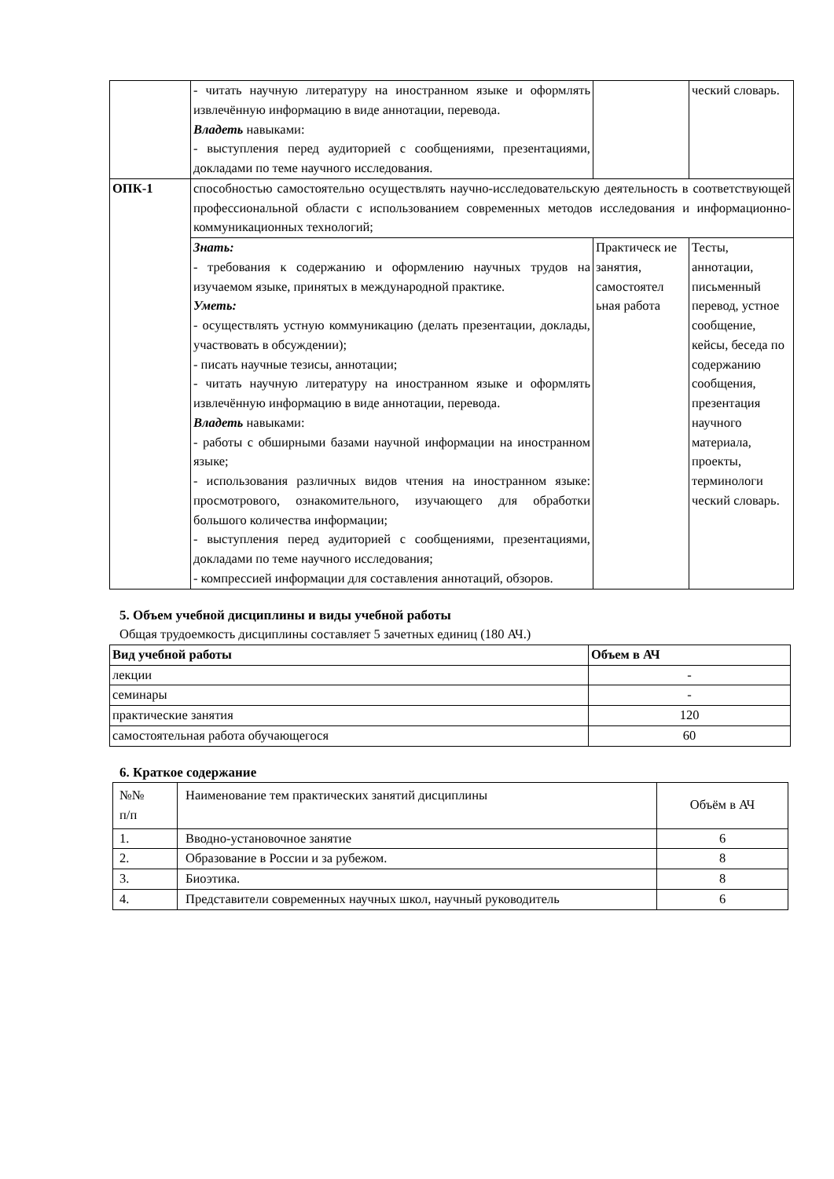| | - читать научную литературу на иностранном языке и оформлять извлечённую информацию в виде аннотации, перевода. Владеть навыками: - выступления перед аудиторией с сообщениями, презентациями, докладами по теме научного исследования. | | ческий словарь. |
| ОПК-1 | способностью самостоятельно осуществлять научно-исследовательскую деятельность в соответствующей профессиональной области с использованием современных методов исследования и информационно-коммуникационных технологий; | | |
| | Знать: - требования к содержанию и оформлению научных трудов на изучаемом языке, принятых в международной практике. Уметь: - осуществлять устную коммуникацию (делать презентации, доклады, участвовать в обсуждении); - писать научные тезисы, аннотации; - читать научную литературу на иностранном языке и оформлять извлечённую информацию в виде аннотации, перевода. Владеть навыками: - работы с обширными базами научной информации на иностранном языке; - использования различных видов чтения на иностранном языке: просмотрового, ознакомительного, изучающего для обработки большого количества информации; - выступления перед аудиторией с сообщениями, презентациями, докладами по теме научного исследования; - компрессией информации для составления аннотаций, обзоров. | Практическ ие занятия, самостоятел ьная работа | Тесты, аннотации, письменный перевод, устное сообщение, кейсы, беседа по содержанию сообщения, презентация научного материала, проекты, терминологи ческий словарь. |
5. Объем учебной дисциплины и виды учебной работы
Общая трудоемкость дисциплины составляет 5 зачетных единиц (180 АЧ.)
| Вид учебной работы | Объем в АЧ |
| --- | --- |
| лекции | - |
| семинары | - |
| практические занятия | 120 |
| самостоятельная работа обучающегося | 60 |
6. Краткое содержание
| №№ п/п | Наименование тем практических занятий дисциплины | Объём в АЧ |
| 1. | Вводно-установочное занятие | 6 |
| 2. | Образование в России и за рубежом. | 8 |
| 3. | Биоэтика. | 8 |
| 4. | Представители современных научных школ, научный руководитель | 6 |